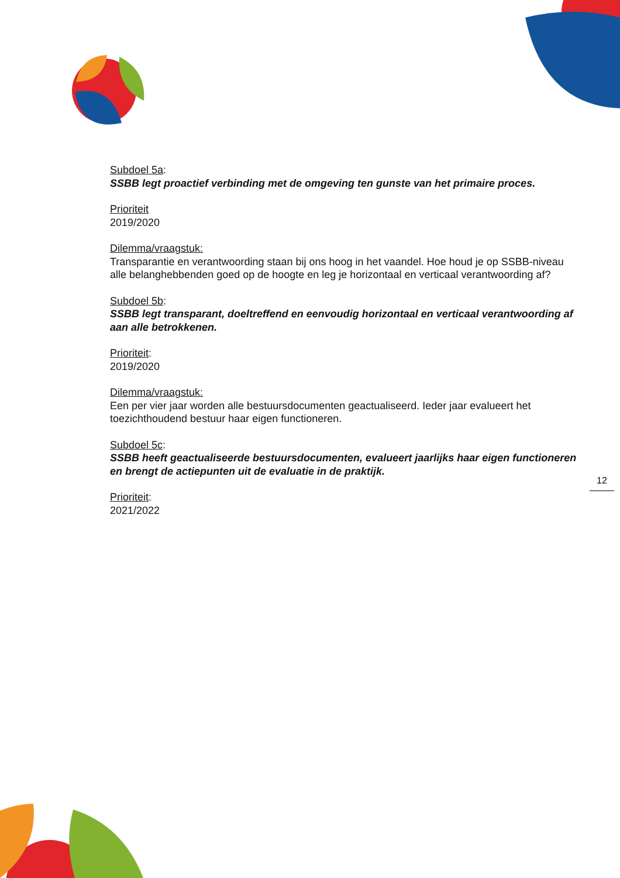Subdoel 5a:
SSBB legt proactief verbinding met de omgeving ten gunste van het primaire proces.
Prioriteit
2019/2020
Dilemma/vraagstuk:
Transparantie en verantwoording staan bij ons hoog in het vaandel. Hoe houd je op SSBB-niveau alle belanghebbenden goed op de hoogte en leg je horizontaal en verticaal verantwoording af?
Subdoel 5b:
SSBB legt transparant, doeltreffend en eenvoudig horizontaal en verticaal verantwoording af aan alle betrokkenen.
Prioriteit:
2019/2020
Dilemma/vraagstuk:
Een per vier jaar worden alle bestuursdocumenten geactualiseerd. Ieder jaar evalueert het toezichthoudend bestuur haar eigen functioneren.
Subdoel 5c:
SSBB heeft geactualiseerde bestuursdocumenten, evalueert jaarlijks haar eigen functioneren en brengt de actiepunten uit de evaluatie in de praktijk.
Prioriteit:
2021/2022
12